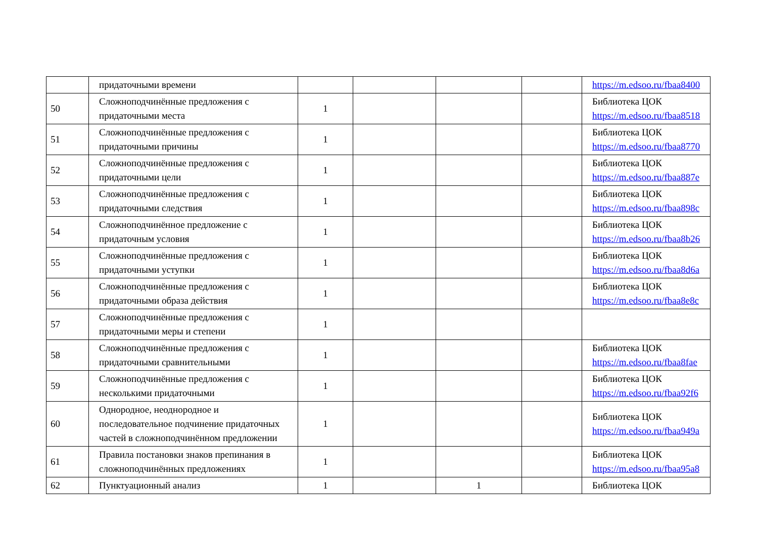| | придаточными времени | | | | | https://m.edsoo.ru/fbaa8400 |
| 50 | Сложноподчинённые предложения с придаточными места | 1 | | | | Библиотека ЦОК https://m.edsoo.ru/fbaa8518 |
| 51 | Сложноподчинённые предложения с придаточными причины | 1 | | | | Библиотека ЦОК https://m.edsoo.ru/fbaa8770 |
| 52 | Сложноподчинённые предложения с придаточными цели | 1 | | | | Библиотека ЦОК https://m.edsoo.ru/fbaa887e |
| 53 | Сложноподчинённые предложения с придаточными следствия | 1 | | | | Библиотека ЦОК https://m.edsoo.ru/fbaa898c |
| 54 | Сложноподчинённое предложение с придаточным условия | 1 | | | | Библиотека ЦОК https://m.edsoo.ru/fbaa8b26 |
| 55 | Сложноподчинённые предложения с придаточными уступки | 1 | | | | Библиотека ЦОК https://m.edsoo.ru/fbaa8d6a |
| 56 | Сложноподчинённые предложения с придаточными образа действия | 1 | | | | Библиотека ЦОК https://m.edsoo.ru/fbaa8e8c |
| 57 | Сложноподчинённые предложения с придаточными меры и степени | 1 | | | | |
| 58 | Сложноподчинённые предложения с придаточными сравнительными | 1 | | | | Библиотека ЦОК https://m.edsoo.ru/fbaa8fae |
| 59 | Сложноподчинённые предложения с несколькими придаточными | 1 | | | | Библиотека ЦОК https://m.edsoo.ru/fbaa92f6 |
| 60 | Однородное, неоднородное и последовательное подчинение придаточных частей в сложноподчинённом предложении | 1 | | | | Библиотека ЦОК https://m.edsoo.ru/fbaa949a |
| 61 | Правила постановки знаков препинания в сложноподчинённых предложениях | 1 | | | | Библиотека ЦОК https://m.edsoo.ru/fbaa95a8 |
| 62 | Пунктуационный анализ | 1 | | 1 | | Библиотека ЦОК |